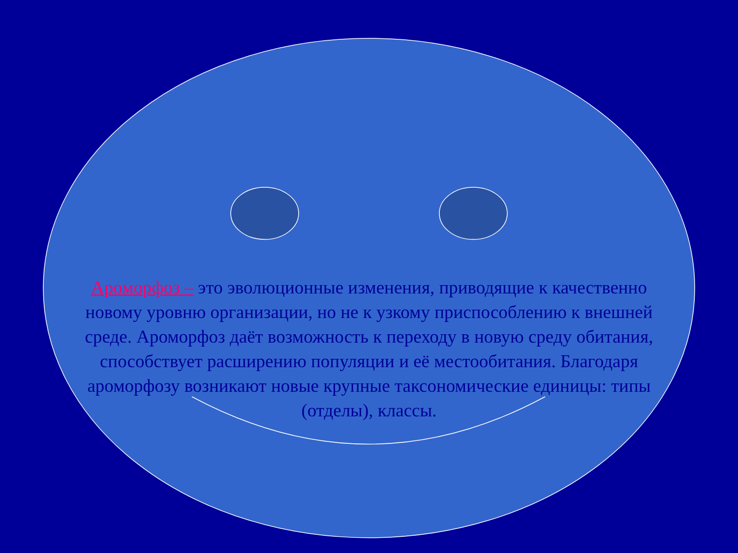Ароморфоз – это эволюционные изменения, приводящие к качественно новому уровню организации, но не к узкому приспособлению к внешней среде. Ароморфоз даёт возможность к переходу в новую среду обитания, способствует расширению популяции и её местообитания. Благодаря ароморфозу возникают новые крупные таксономические единицы: типы (отделы), классы.